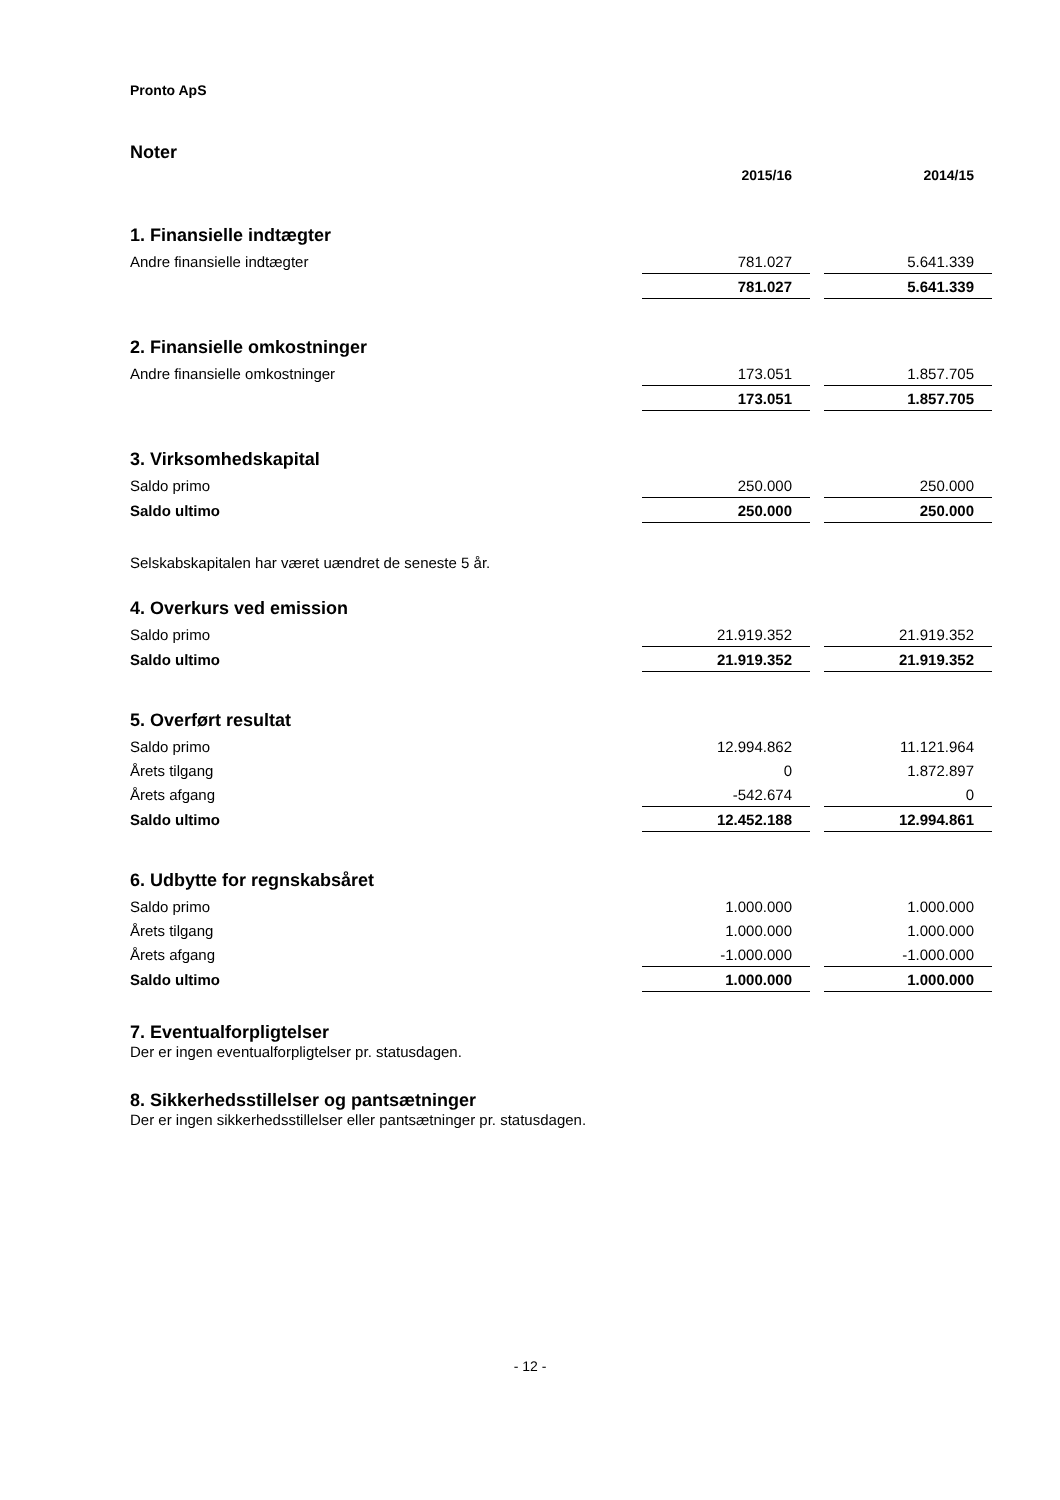Pronto ApS
Noter
| | 2015/16 | | 2014/15 |
| 1. Finansielle indtægter | | | |
| Andre finansielle indtægter | 781.027 | | 5.641.339 |
| | 781.027 | | 5.641.339 |
| 2. Finansielle omkostninger | | | |
| Andre finansielle omkostninger | 173.051 | | 1.857.705 |
| | 173.051 | | 1.857.705 |
| 3. Virksomhedskapital | | | |
| Saldo primo | 250.000 | | 250.000 |
| Saldo ultimo | 250.000 | | 250.000 |
| Selskabskapitalen har været uændret de seneste 5 år. | | | |
| 4. Overkurs ved emission | | | |
| Saldo primo | 21.919.352 | | 21.919.352 |
| Saldo ultimo | 21.919.352 | | 21.919.352 |
| 5. Overført resultat | | | |
| Saldo primo | 12.994.862 | | 11.121.964 |
| Årets tilgang | 0 | | 1.872.897 |
| Årets afgang | -542.674 | | 0 |
| Saldo ultimo | 12.452.188 | | 12.994.861 |
| 6. Udbytte for regnskabsåret | | | |
| Saldo primo | 1.000.000 | | 1.000.000 |
| Årets tilgang | 1.000.000 | | 1.000.000 |
| Årets afgang | -1.000.000 | | -1.000.000 |
| Saldo ultimo | 1.000.000 | | 1.000.000 |
7. Eventualforpligtelser
Der er ingen eventualforpligtelser pr. statusdagen.
8. Sikkerhedsstillelser og pantsætninger
Der er ingen sikkerhedsstillelser eller pantsætninger pr. statusdagen.
- 12 -